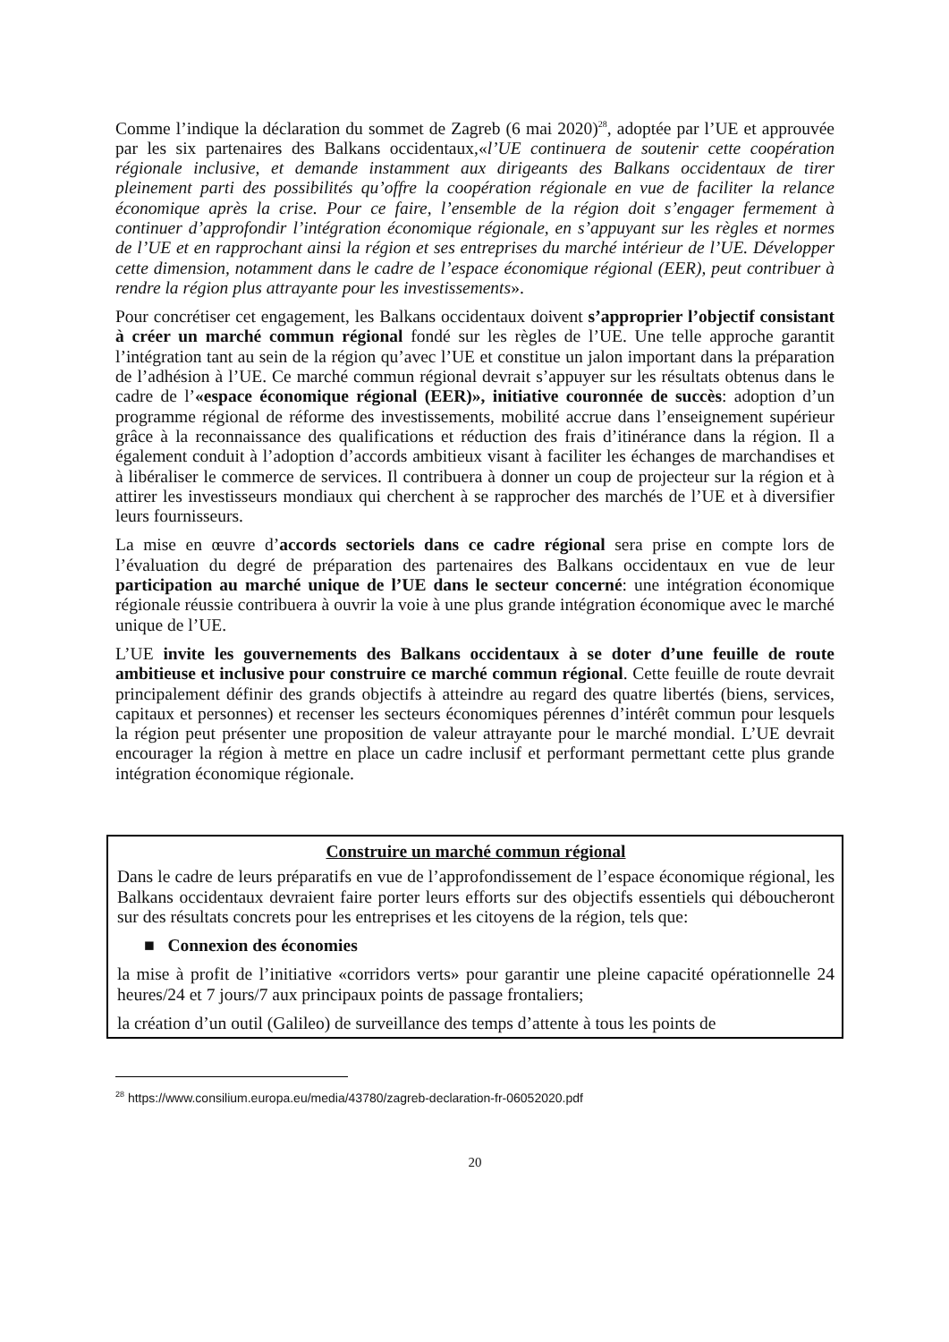Comme l’indique la déclaration du sommet de Zagreb (6 mai 2020)<sup>28</sup>, adoptée par l’UE et approuvée par les six partenaires des Balkans occidentaux,«l’UE continuera de soutenir cette coopération régionale inclusive, et demande instamment aux dirigeants des Balkans occidentaux de tirer pleinement parti des possibilités qu’offre la coopération régionale en vue de faciliter la relance économique après la crise. Pour ce faire, l’ensemble de la région doit s’engager fermement à continuer d’approfondir l’intégration économique régionale, en s’appuyant sur les règles et normes de l’UE et en rapprochant ainsi la région et ses entreprises du marché intérieur de l’UE. Développer cette dimension, notamment dans le cadre de l’espace économique régional (EER), peut contribuer à rendre la région plus attrayante pour les investissements».
Pour concrétiser cet engagement, les Balkans occidentaux doivent s’approprier l’objectif consistant à créer un marché commun régional fondé sur les règles de l’UE. Une telle approche garantit l’intégration tant au sein de la région qu’avec l’UE et constitue un jalon important dans la préparation de l’adhésion à l’UE. Ce marché commun régional devrait s’appuyer sur les résultats obtenus dans le cadre de l’«espace économique régional (EER)», initiative couronnée de succès: adoption d’un programme régional de réforme des investissements, mobilité accrue dans l’enseignement supérieur grâce à la reconnaissance des qualifications et réduction des frais d’itinérance dans la région. Il a également conduit à l’adoption d’accords ambitieux visant à faciliter les échanges de marchandises et à libéraliser le commerce de services. Il contribuera à donner un coup de projecteur sur la région et à attirer les investisseurs mondiaux qui cherchent à se rapprocher des marchés de l’UE et à diversifier leurs fournisseurs.
La mise en œuvre d’accords sectoriels dans ce cadre régional sera prise en compte lors de l’évaluation du degré de préparation des partenaires des Balkans occidentaux en vue de leur participation au marché unique de l’UE dans le secteur concerné: une intégration économique régionale réussie contribuera à ouvrir la voie à une plus grande intégration économique avec le marché unique de l’UE.
L’UE invite les gouvernements des Balkans occidentaux à se doter d’une feuille de route ambitieuse et inclusive pour construire ce marché commun régional. Cette feuille de route devrait principalement définir des grands objectifs à atteindre au regard des quatre libertés (biens, services, capitaux et personnes) et recenser les secteurs économiques pérennes d’intérêt commun pour lesquels la région peut présenter une proposition de valeur attrayante pour le marché mondial. L’UE devrait encourager la région à mettre en place un cadre inclusif et performant permettant cette plus grande intégration économique régionale.
Construire un marché commun régional
Dans le cadre de leurs préparatifs en vue de l’approfondissement de l’espace économique régional, les Balkans occidentaux devraient faire porter leurs efforts sur des objectifs essentiels qui déboucheront sur des résultats concrets pour les entreprises et les citoyens de la région, tels que:
■ Connexion des économies
la mise à profit de l’initiative «corridors verts» pour garantir une pleine capacité opérationnelle 24 heures/24 et 7 jours/7 aux principaux points de passage frontaliers;
la création d’un outil (Galileo) de surveillance des temps d’attente à tous les points de
<sup>28</sup> https://www.consilium.europa.eu/media/43780/zagreb-declaration-fr-06052020.pdf
20